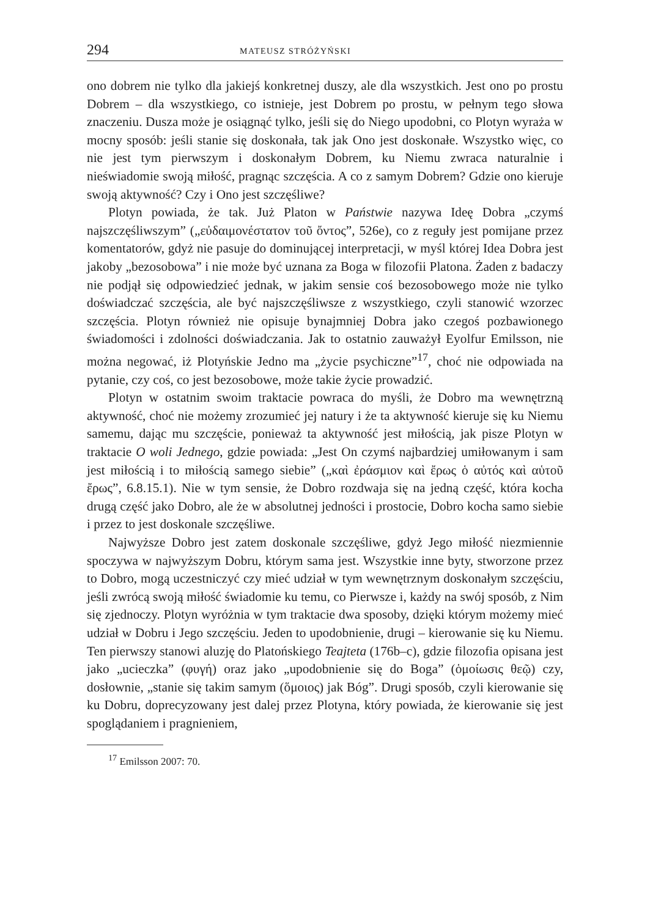294 MATEUSZ STRÓŻYŃSKI
ono dobrem nie tylko dla jakiejś konkretnej duszy, ale dla wszystkich. Jest ono po prostu Dobrem – dla wszystkiego, co istnieje, jest Dobrem po prostu, w pełnym tego słowa znaczeniu. Dusza może je osiągnąć tylko, jeśli się do Niego upodobni, co Plotyn wyraża w mocny sposób: jeśli stanie się doskonała, tak jak Ono jest doskonałe. Wszystko więc, co nie jest tym pierwszym i doskonałym Dobrem, ku Niemu zwraca naturalnie i nieświadomie swoją miłość, pragnąc szczęścia. A co z samym Dobrem? Gdzie ono kieruje swoją aktywność? Czy i Ono jest szczęśliwe?
Plotyn powiada, że tak. Już Platon w Państwie nazywa Ideę Dobra „czymś najszczęśliwszym” („εὐδαιμονέστατον τοῦ ὄντος”, 526e), co z reguły jest pomijane przez komentatorów, gdyż nie pasuje do dominującej interpretacji, w myśl której Idea Dobra jest jakoby „bezosobowa” i nie może być uznana za Boga w filozofii Platona. Żaden z badaczy nie podjął się odpowiedzieć jednak, w jakim sensie coś bezosobowego może nie tylko doświadczać szczęścia, ale być najszczęśliwsze z wszystkiego, czyli stanowić wzorzec szczęścia. Plotyn również nie opisuje bynajmniej Dobra jako czegoś pozbawionego świadomości i zdolności doświadczania. Jak to ostatnio zauważył Eyolfur Emilsson, nie można negować, iż Plotyńskie Jedno ma „życie psychiczne”<sup>17</sup>, choć nie odpowiada na pytanie, czy coś, co jest bezosobowe, może takie życie prowadzić.
Plotyn w ostatnim swoim traktacie powraca do myśli, że Dobro ma wewnętrzną aktywność, choć nie możemy zrozumieć jej natury i że ta aktywność kieruje się ku Niemu samemu, dając mu szczęście, ponieważ ta aktywność jest miłością, jak pisze Plotyn w traktacie O woli Jednego, gdzie powiada: „Jest On czymś najbardziej umiłowanym i sam jest miłością i to miłością samego siebie” („καὶ ἐράσμιον καὶ ἔρως ὁ αὐτός καὶ αὑτοῦ ἔρως”, 6.8.15.1). Nie w tym sensie, że Dobro rozdwaja się na jedną część, która kocha drugą część jako Dobro, ale że w absolutnej jedności i prostocie, Dobro kocha samo siebie i przez to jest doskonale szczęśliwe.
Najwyższe Dobro jest zatem doskonale szczęśliwe, gdyż Jego miłość niezmiennie spoczywa w najwyższym Dobru, którym sama jest. Wszystkie inne byty, stworzone przez to Dobro, mogą uczestniczyć czy mieć udział w tym wewnętrznym doskonałym szczęściu, jeśli zwrócą swoją miłość świadomie ku temu, co Pierwsze i, każdy na swój sposób, z Nim się zjednoczy. Plotyn wyróżnia w tym traktacie dwa sposoby, dzięki którym możemy mieć udział w Dobru i Jego szczęściu. Jeden to upodobnienie, drugi – kierowanie się ku Niemu. Ten pierwszy stanowi aluzję do Platońskiego Teajteta (176b–c), gdzie filozofia opisana jest jako „ucieczka” (φυγή) oraz jako „upodobnienie się do Boga” (ὁμοίωσις θεῷ) czy, dosłownie, „stanie się takim samym (ὅμοιος) jak Bóg”. Drugi sposób, czyli kierowanie się ku Dobru, doprecyzowany jest dalej przez Plotyna, który powiada, że kierowanie się jest spoglądaniem i pragnieniem,
<sup>17</sup> Emilsson 2007: 70.